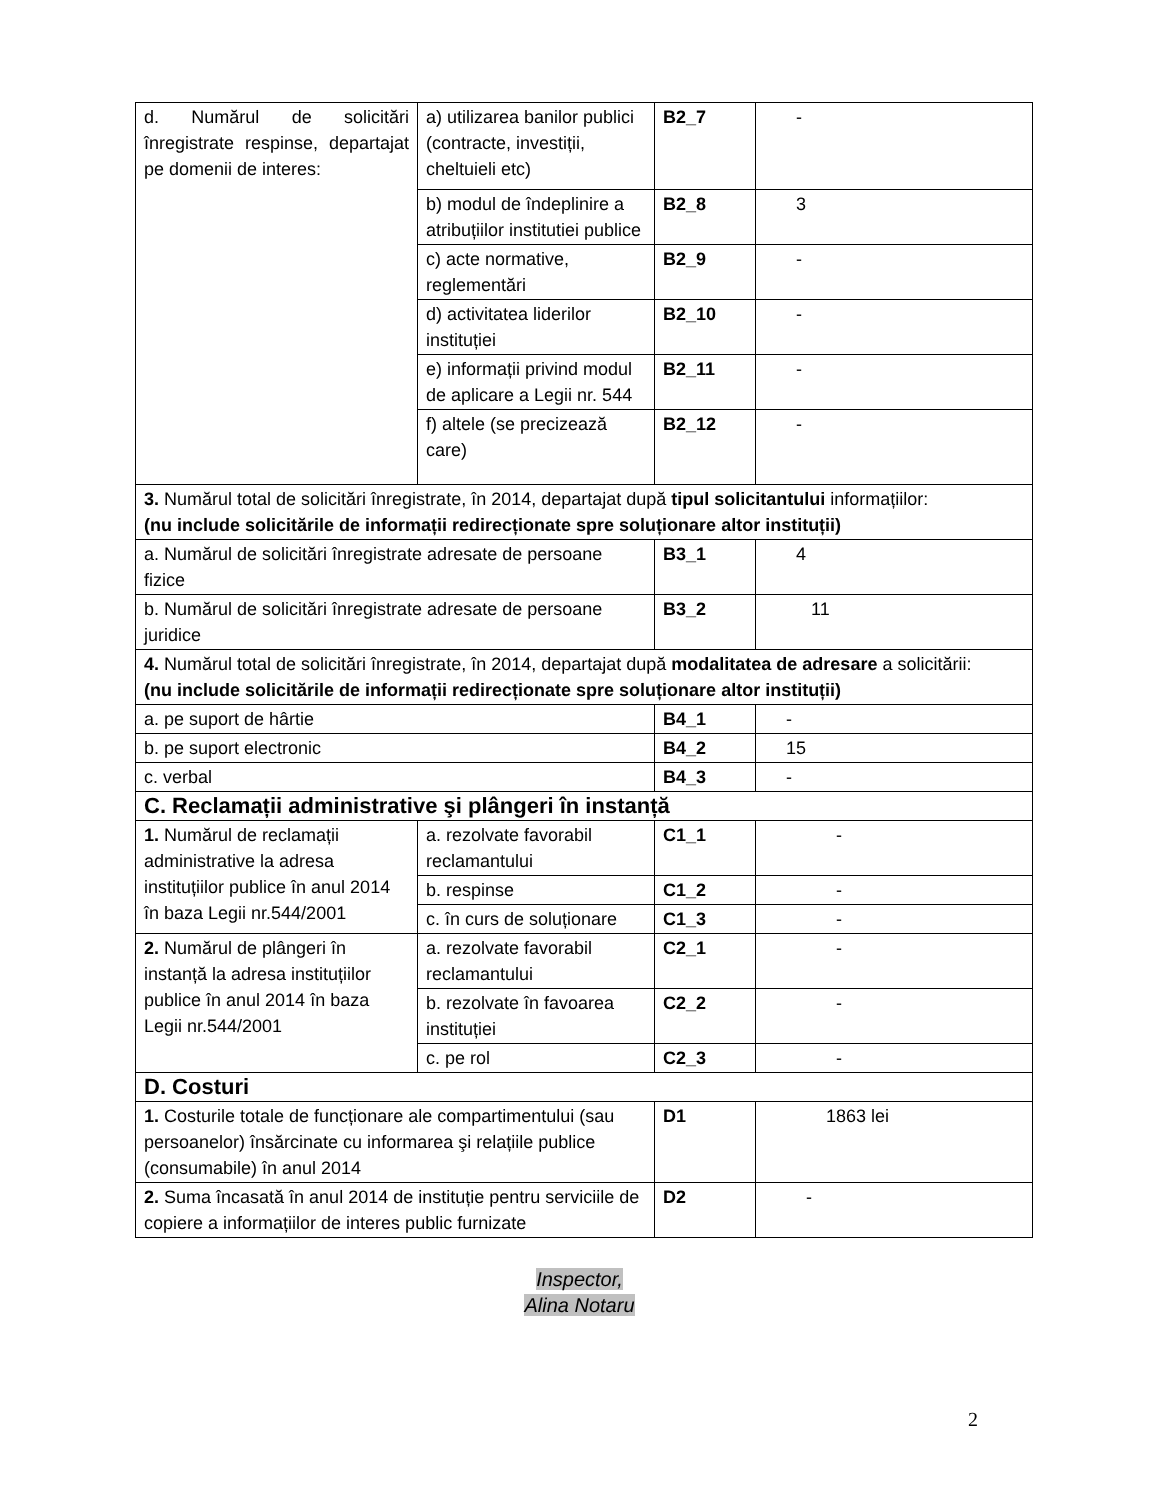| d. Numărul de solicitări înregistrate respinse, departajat pe domenii de interes: | a) utilizarea banilor publici (contracte, investiții, cheltuieli etc) | B2_7 | - |
| | b) modul de îndeplinire a atribuțiilor institutiei publice | B2_8 | 3 |
| | c) acte normative, reglementări | B2_9 | - |
| | d) activitatea liderilor instituției | B2_10 | - |
| | e) informații privind modul de aplicare a Legii nr. 544 | B2_11 | - |
| | f) altele (se precizează care) | B2_12 | - |
| 3. Numărul total de solicitări înregistrate, în 2014, departajat după tipul solicitantului informațiilor: (nu include solicitările de informații redirecționate spre soluționare altor instituții) | | | |
| a. Numărul de solicitări înregistrate adresate de persoane fizice | | B3_1 | 4 |
| b. Numărul de solicitări înregistrate adresate de persoane juridice | | B3_2 | 11 |
| 4. Numărul total de solicitări înregistrate, în 2014, departajat după modalitatea de adresare a solicitării: (nu include solicitările de informații redirecționate spre soluționare altor instituții) | | | |
| a. pe suport de hârtie | | B4_1 | - |
| b. pe suport electronic | | B4_2 | 15 |
| c. verbal | | B4_3 | - |
| C. Reclamații administrative şi plângeri în instanță | | | |
| 1. Numărul de reclamații administrative la adresa instituțiilor publice în anul 2014 în baza Legii nr.544/2001 | a. rezolvate favorabil reclamantului | C1_1 | - |
| | b. respinse | C1_2 | - |
| | c. în curs de soluționare | C1_3 | - |
| 2. Numărul de plângeri în instanță la adresa instituțiilor publice în anul 2014 în baza Legii nr.544/2001 | a. rezolvate favorabil reclamantului | C2_1 | - |
| | b. rezolvate în favoarea instituției | C2_2 | - |
| | c. pe rol | C2_3 | - |
| D. Costuri | | | |
| 1. Costurile totale de funcționare ale compartimentului (sau persoanelor) însărcinate cu informarea şi relațiile publice (consumabile) în anul 2014 | | D1 | 1863 lei |
| 2. Suma încasată în anul 2014 de instituție pentru serviciile de copiere a informațiilor de interes public furnizate | | D2 | - |
Inspector,
Alina Notaru
2